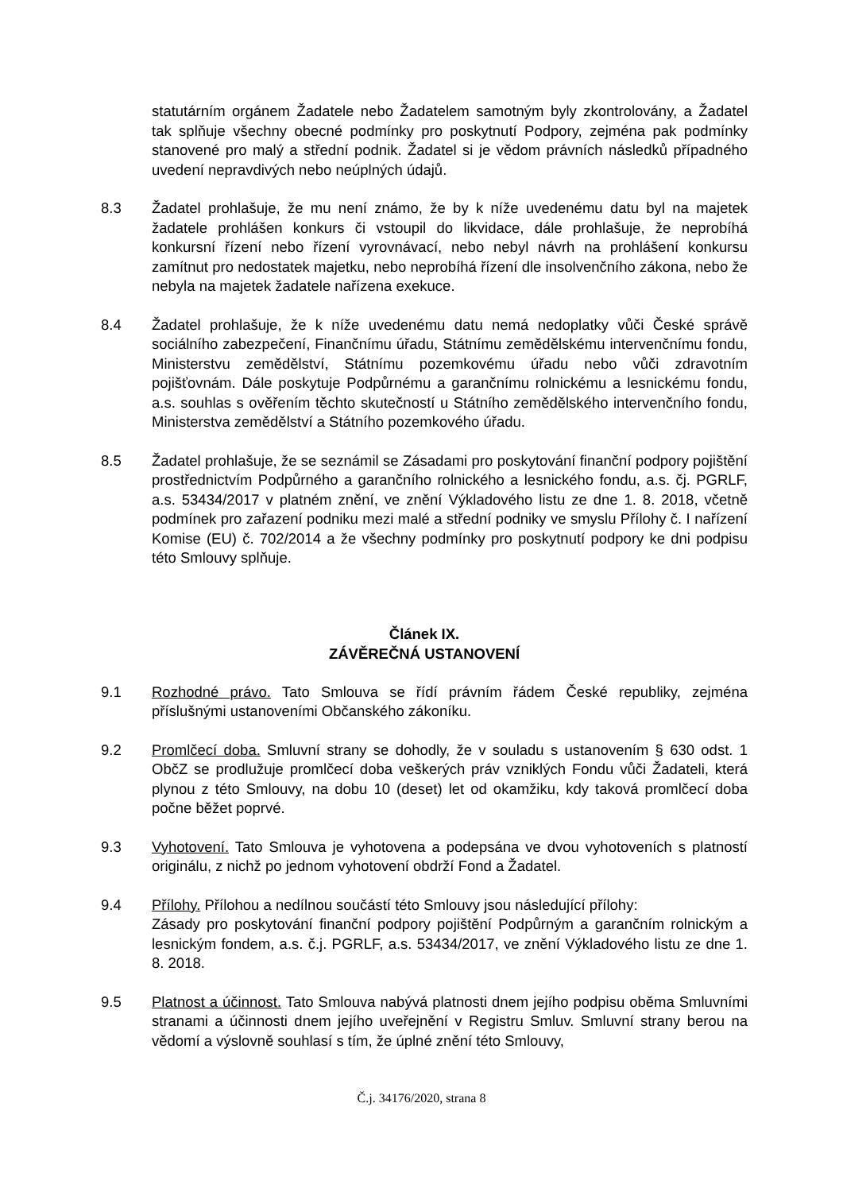statutárním orgánem Žadatele nebo Žadatelem samotným byly zkontrolovány, a Žadatel tak splňuje všechny obecné podmínky pro poskytnutí Podpory, zejména pak podmínky stanovené pro malý a střední podnik. Žadatel si je vědom právních následků případného uvedení nepravdivých nebo neúplných údajů.
8.3 Žadatel prohlašuje, že mu není známo, že by k níže uvedenému datu byl na majetek žadatele prohlášen konkurs či vstoupil do likvidace, dále prohlašuje, že neprobíhá konkursní řízení nebo řízení vyrovnávací, nebo nebyl návrh na prohlášení konkursu zamítnut pro nedostatek majetku, nebo neprobíhá řízení dle insolvenčního zákona, nebo že nebyla na majetek žadatele nařízena exekuce.
8.4 Žadatel prohlašuje, že k níže uvedenému datu nemá nedoplatky vůči České správě sociálního zabezpečení, Finančnímu úřadu, Státnímu zemědělskému intervenčnímu fondu, Ministerstvu zemědělství, Státnímu pozemkovému úřadu nebo vůči zdravotním pojišťovnám. Dále poskytuje Podpůrnému a garančnímu rolnickému a lesnickému fondu, a.s. souhlas s ověřením těchto skutečností u Státního zemědělského intervenčního fondu, Ministerstva zemědělství a Státního pozemkového úřadu.
8.5 Žadatel prohlašuje, že se seznámil se Zásadami pro poskytování finanční podpory pojištění prostřednictvím Podpůrného a garančního rolnického a lesnického fondu, a.s. čj. PGRLF, a.s. 53434/2017 v platném znění, ve znění Výkladového listu ze dne 1. 8. 2018, včetně podmínek pro zařazení podniku mezi malé a střední podniky ve smyslu Přílohy č. I nařízení Komise (EU) č. 702/2014 a že všechny podmínky pro poskytnutí podpory ke dni podpisu této Smlouvy splňuje.
Článek IX.
ZÁVĚREČNÁ USTANOVENÍ
9.1 Rozhodné právo. Tato Smlouva se řídí právním řádem České republiky, zejména příslušnými ustanoveními Občanského zákoníku.
9.2 Promlčecí doba. Smluvní strany se dohodly, že v souladu s ustanovením § 630 odst. 1 ObčZ se prodlužuje promlčecí doba veškerých práv vzniklých Fondu vůči Žadateli, která plynou z této Smlouvy, na dobu 10 (deset) let od okamžiku, kdy taková promlčecí doba počne běžet poprvé.
9.3 Vyhotovení. Tato Smlouva je vyhotovena a podepsána ve dvou vyhotoveních s platností originálu, z nichž po jednom vyhotovení obdrží Fond a Žadatel.
9.4 Přílohy. Přílohou a nedílnou součástí této Smlouvy jsou následující přílohy:
Zásady pro poskytování finanční podpory pojištění Podpůrným a garančním rolnickým a lesnickým fondem, a.s. č.j. PGRLF, a.s. 53434/2017, ve znění Výkladového listu ze dne 1. 8. 2018.
9.5 Platnost a účinnost. Tato Smlouva nabývá platnosti dnem jejího podpisu oběma Smluvními stranami a účinnosti dnem jejího uveřejnění v Registru Smluv. Smluvní strany berou na vědomí a výslovně souhlasí s tím, že úplné znění této Smlouvy,
Č.j. 34176/2020, strana 8